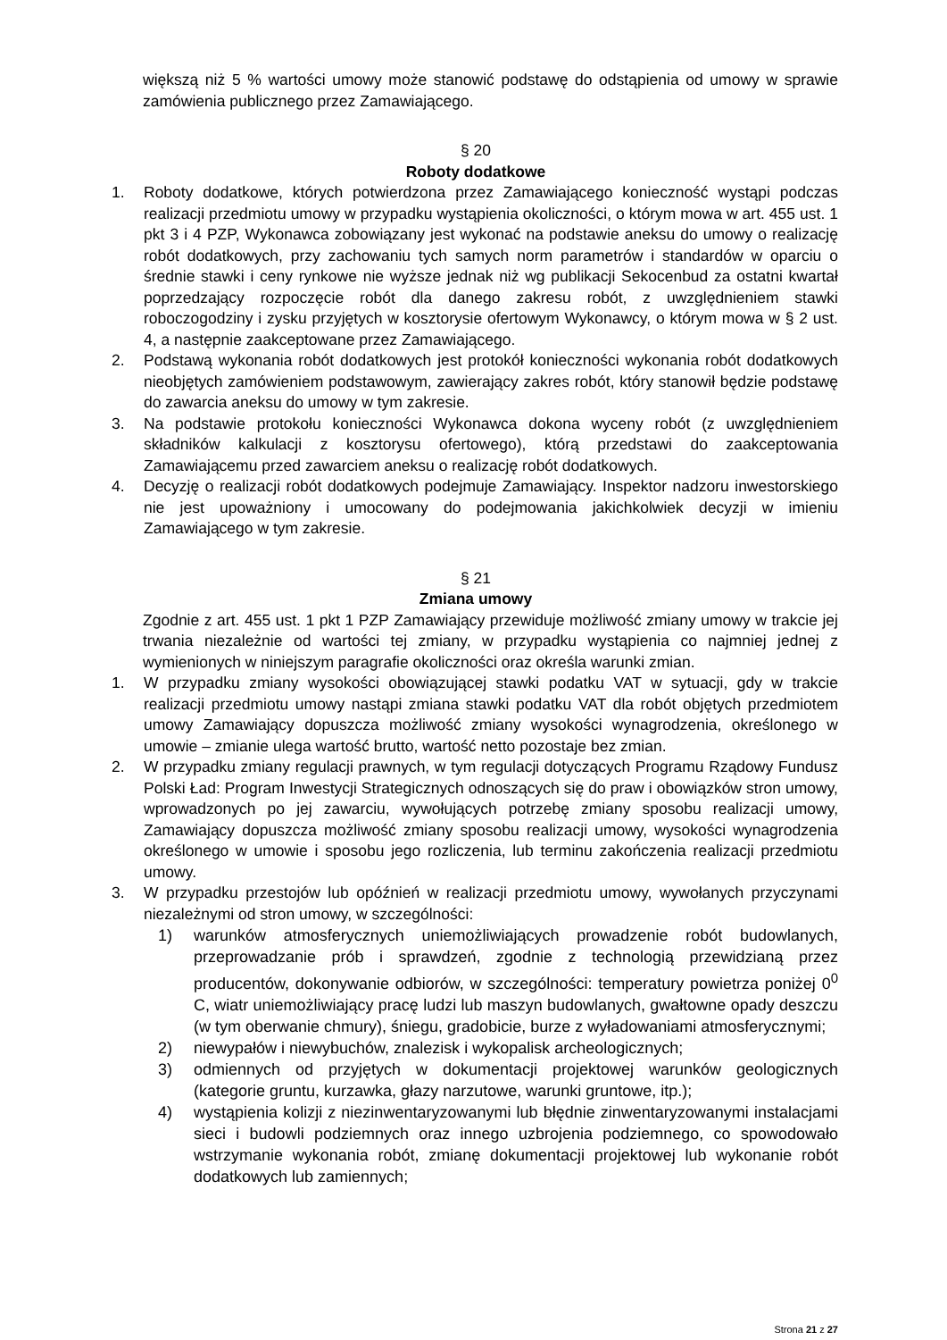większą niż 5 % wartości umowy może stanowić podstawę do odstąpienia od umowy w sprawie zamówienia publicznego przez Zamawiającego.
§ 20
Roboty dodatkowe
1. Roboty dodatkowe, których potwierdzona przez Zamawiającego konieczność wystąpi podczas realizacji przedmiotu umowy w przypadku wystąpienia okoliczności, o którym mowa w art. 455 ust. 1 pkt 3 i 4 PZP, Wykonawca zobowiązany jest wykonać na podstawie aneksu do umowy o realizację robót dodatkowych, przy zachowaniu tych samych norm parametrów i standardów w oparciu o średnie stawki i ceny rynkowe nie wyższe jednak niż wg publikacji Sekocenbud za ostatni kwartał poprzedzający rozpoczęcie robót dla danego zakresu robót, z uwzględnieniem stawki roboczogodziny i zysku przyjętych w kosztorysie ofertowym Wykonawcy, o którym mowa w § 2 ust. 4, a następnie zaakceptowane przez Zamawiającego.
2. Podstawą wykonania robót dodatkowych jest protokół konieczności wykonania robót dodatkowych nieobjętych zamówieniem podstawowym, zawierający zakres robót, który stanowił będzie podstawę do zawarcia aneksu do umowy w tym zakresie.
3. Na podstawie protokołu konieczności Wykonawca dokona wyceny robót (z uwzględnieniem składników kalkulacji z kosztorysu ofertowego), którą przedstawi do zaakceptowania Zamawiającemu przed zawarciem aneksu o realizację robót dodatkowych.
4. Decyzję o realizacji robót dodatkowych podejmuje Zamawiający. Inspektor nadzoru inwestorskiego nie jest upoważniony i umocowany do podejmowania jakichkolwiek decyzji w imieniu Zamawiającego w tym zakresie.
§ 21
Zmiana umowy
Zgodnie z art. 455 ust. 1 pkt 1 PZP Zamawiający przewiduje możliwość zmiany umowy w trakcie jej trwania niezależnie od wartości tej zmiany, w przypadku wystąpienia co najmniej jednej z wymienionych w niniejszym paragrafie okoliczności oraz określa warunki zmian.
1. W przypadku zmiany wysokości obowiązującej stawki podatku VAT w sytuacji, gdy w trakcie realizacji przedmiotu umowy nastąpi zmiana stawki podatku VAT dla robót objętych przedmiotem umowy Zamawiający dopuszcza możliwość zmiany wysokości wynagrodzenia, określonego w umowie – zmianie ulega wartość brutto, wartość netto pozostaje bez zmian.
2. W przypadku zmiany regulacji prawnych, w tym regulacji dotyczących Programu Rządowy Fundusz Polski Ład: Program Inwestycji Strategicznych odnoszących się do praw i obowiązków stron umowy, wprowadzonych po jej zawarciu, wywołujących potrzebę zmiany sposobu realizacji umowy, Zamawiający dopuszcza możliwość zmiany sposobu realizacji umowy, wysokości wynagrodzenia określonego w umowie i sposobu jego rozliczenia, lub terminu zakończenia realizacji przedmiotu umowy.
3. W przypadku przestojów lub opóźnień w realizacji przedmiotu umowy, wywołanych przyczynami niezależnymi od stron umowy, w szczególności:
1) warunków atmosferycznych uniemożliwiających prowadzenie robót budowlanych, przeprowadzanie prób i sprawdzeń, zgodnie z technologią przewidzianą przez producentów, dokonywanie odbiorów, w szczególności: temperatury powietrza poniżej 0<sup>0</sup> C, wiatr uniemożliwiający pracę ludzi lub maszyn budowlanych, gwałtowne opady deszczu (w tym oberwanie chmury), śniegu, gradobicie, burze z wyładowaniami atmosferycznymi;
2) niewypałów i niewybuchów, znalezisk i wykopalisk archeologicznych;
3) odmiennych od przyjętych w dokumentacji projektowej warunków geologicznych (kategorie gruntu, kurzawka, głazy narzutowe, warunki gruntowe, itp.);
4) wystąpienia kolizji z niezinwentaryzowanymi lub błędnie zinwentaryzowanymi instalacjami sieci i budowli podziemnych oraz innego uzbrojenia podziemnego, co spowodowało wstrzymanie wykonania robót, zmianę dokumentacji projektowej lub wykonanie robót dodatkowych lub zamiennych;
Strona 21 z 27